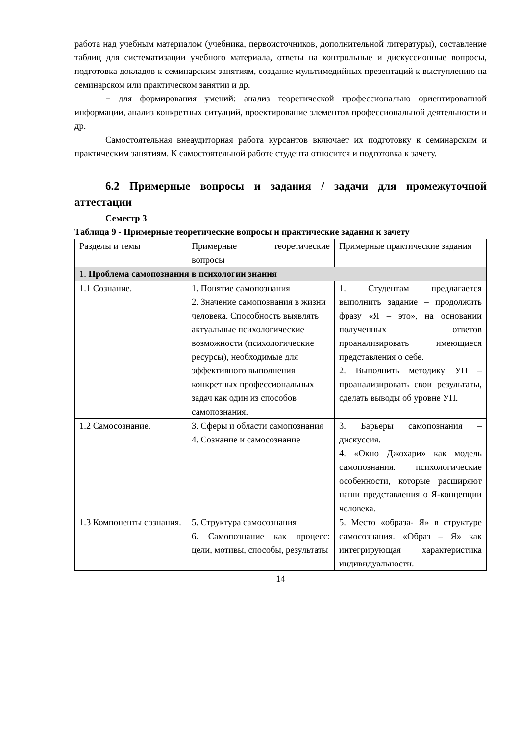работа над учебным материалом (учебника, первоисточников, дополнительной литературы), составление таблиц для систематизации учебного материала, ответы на контрольные и дискуссионные вопросы, подготовка докладов к семинарским занятиям, создание мультимедийных презентаций к выступлению на семинарском или практическом занятии и др.
− для формирования умений: анализ теоретической профессионально ориентированной информации, анализ конкретных ситуаций, проектирование элементов профессиональной деятельности и др.
Самостоятельная внеаудиторная работа курсантов включает их подготовку к семинарским и практическим занятиям. К самостоятельной работе студента относится и подготовка к зачету.
6.2 Примерные вопросы и задания / задачи для промежуточной аттестации
Семестр 3
Таблица 9 - Примерные теоретические вопросы и практические задания к зачету
| Разделы и темы | Примерные теоретические вопросы | Примерные практические задания |
| 1. Проблема самопознания в психологии знания | | |
| 1.1 Сознание. | 1. Понятие самопознания 2. Значение самопознания в жизни человека. Способность выявлять актуальные психологические возможности (психологические ресурсы), необходимые для эффективного выполнения конкретных профессиональных задач как один из способов самопознания. | 1. Студентам предлагается выполнить задание – продолжить фразу «Я – это», на основании полученных ответов проанализировать имеющиеся представления о себе. 2. Выполнить методику УП – проанализировать свои результаты, сделать выводы об уровне УП. |
| 1.2 Самосознание. | 3. Сферы и области самопознания 4. Сознание и самосознание | 3. Барьеры самопознания – дискуссия. 4. «Окно Джохари» как модель самопознания. психологические особенности, которые расширяют наши представления о Я-концепции человека. |
| 1.3 Компоненты сознания. | 5. Структура самосознания 6. Самопознание как процесс: цели, мотивы, способы, результаты | 5. Место «образа- Я» в структуре самосознания. «Образ – Я» как интегрирующая характеристика индивидуальности. |
14